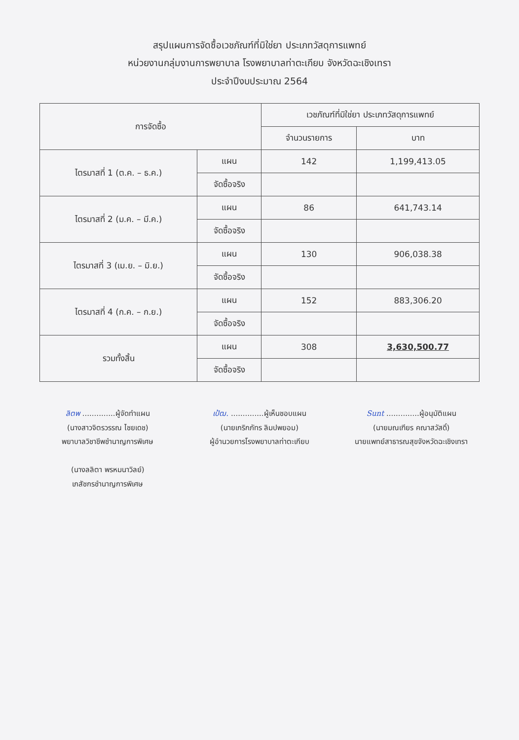สรุปแผนการจัดซื้อเวชภัณฑ์ที่มิใช่ยา ประเภทวัสดุการแพทย์
หน่วยงานกลุ่มงานการพยาบาล โรงพยาบาลท่าตะเกียบ จังหวัดฉะเชิงเทรา
ประจำปีงบประมาณ 2564
| การจัดซื้อ | | เวชภัณฑ์ที่มิใช่ยา ประเภทวัสดุการแพทย์ | |
| --- | --- | --- | --- |
| | | จำนวนรายการ | บาท |
| ไตรมาสที่ 1 (ต.ค. – ธ.ค.) | แผน | 142 | 1,199,413.05 |
| | จัดซื้อจริง | | |
| ไตรมาสที่ 2 (ม.ค. – มี.ค.) | แผน | 86 | 641,743.14 |
| | จัดซื้อจริง | | |
| ไตรมาสที่ 3 (เม.ย. – มิ.ย.) | แผน | 130 | 906,038.38 |
| | จัดซื้อจริง | | |
| ไตรมาสที่ 4 (ก.ค. – ก.ย.) | แผน | 152 | 883,306.20 |
| | จัดซื้อจริง | | |
| รวมทั้งสิ้น | แผน | 308 | 3,630,500.77 |
| | จัดซื้อจริง | | |
ลิตพ ..............ผู้จัดทำแผน
(นางสาวจิตรวรรณ ไชยเดช)
พยาบาลวิชาชีพชำนาญการพิเศษ
(นางลลิตา พรหมนาวิลย์)
เภสัชกรชำนาญการพิเศษ
เป้ฒ. ..............ผู้เห็นชอบแผน
(นายเกริกภัทร ลิมปพยอม)
ผู้อำนวยการโรงพยาบาลท่าตะเกียบ
Sunt ..............ผู้อนุมัติแผน
(นายมณเฑียร คณาสวัสดิ์)
นายแพทย์สาธารณสุขจังหวัดฉะเชิงเทรา